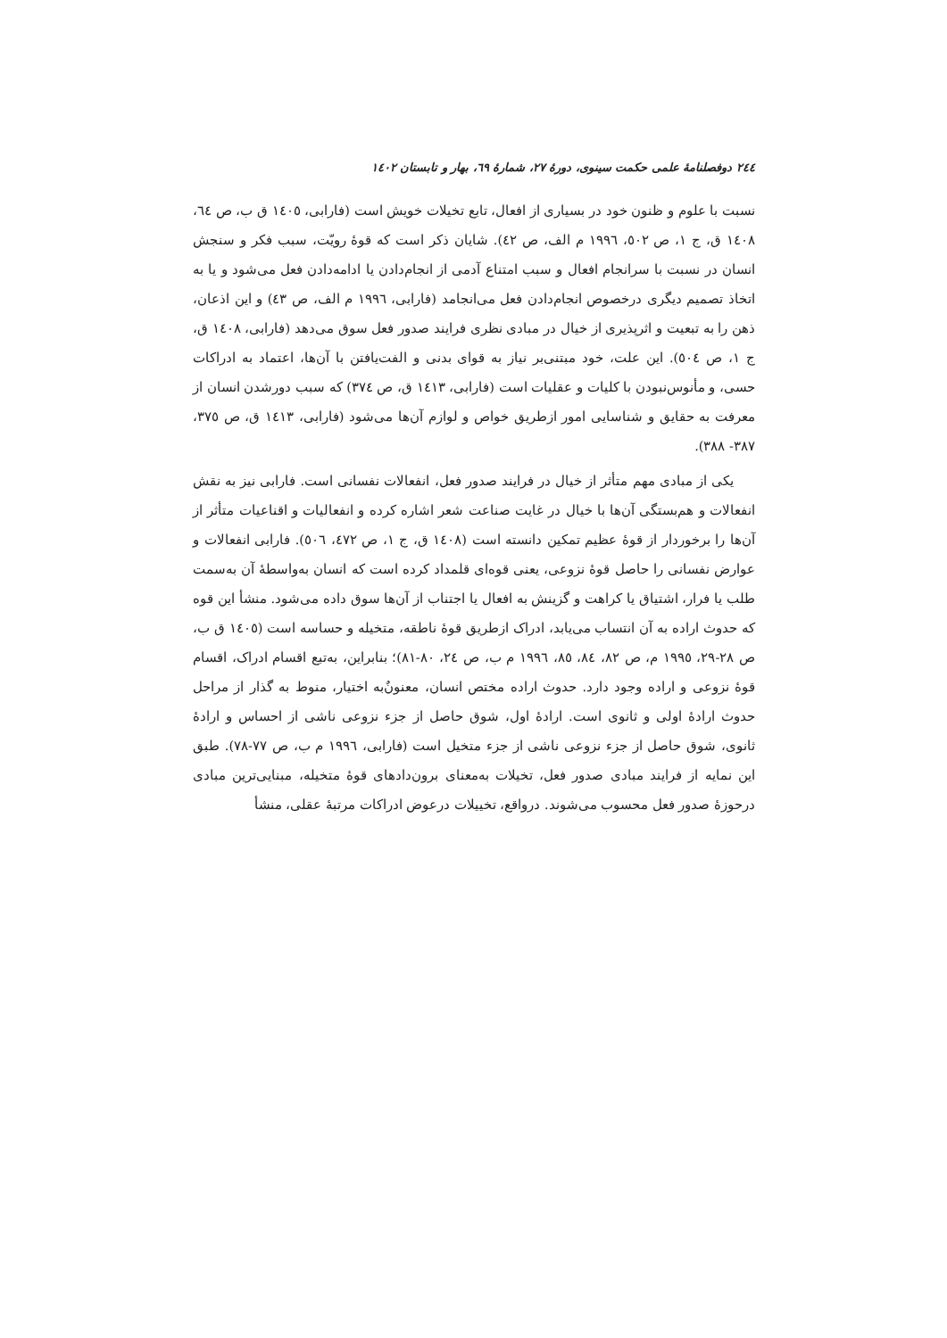٢٤٤ دوفصلنامهٔ علمی حکمت سینوی، دورهٔ ٢٧، شمارهٔ ٦٩، بهار و تابستان ١٤٠٢
نسبت با علوم و ظنون خود در بسیاری از افعال، تابع تخیلات خویش است (فارابی، ١٤٠٥ ق ب، ص ٦٤، ١٤٠٨ ق، ج ١، ص ٥٠٢، ١٩٩٦ م الف، ص ٤٢). شایان ذکر است که قوهٔ رویّت، سبب فکر و سنجش انسان در نسبت با سرانجام افعال و سبب امتناع آدمی از انجام‌دادن یا ادامه‌دادن فعل می‌شود و یا به اتخاذ تصمیم دیگری درخصوص انجام‌دادن فعل می‌انجامد (فارابی، ١٩٩٦ م الف، ص ٤٣) و این اذعان، ذهن را به تبعیت و اثرپذیری از خیال در مبادی نظری فرایند صدور فعل سوق می‌دهد (فارابی، ١٤٠٨ ق، ج ١، ص ٥٠٤). این علت، خود مبتنی‌بر نیاز به قوای بدنی و الفت‌یافتن با آن‌ها، اعتماد به ادراکات حسی، و مأنوس‌نبودن با کلیات و عقلیات است (فارابی، ١٤١٣ ق، ص ٣٧٤) که سبب دورشدن انسان از معرفت به حقایق و شناسایی امور ازطریق خواص و لوازم آن‌ها می‌شود (فارابی، ١٤١٣ ق، ص ٣٧٥، ٣٨٧- ٣٨٨).
یکی از مبادی مهم متأثر از خیال در فرایند صدور فعل، انفعالات نفسانی است. فارابی نیز به نقش انفعالات و هم‌بستگی آن‌ها با خیال در غایت صناعت شعر اشاره کرده و انفعالیات و اقناعیات متأثر از آن‌ها را برخوردار از قوهٔ عظیم تمکین دانسته است (١٤٠٨ ق، ج ١، ص ٤٧٢، ٥٠٦). فارابی انفعالات و عوارض نفسانی را حاصل قوهٔ نزوعی، یعنی قوه‌ای قلمداد کرده است که انسان به‌واسطهٔ آن به‌سمت طلب یا فرار، اشتیاق یا کراهت و گزینش به افعال یا اجتناب از آن‌ها سوق داده می‌شود. منشأ این قوه که حدوث اراده به آن انتساب می‌یابد، ادراک ازطریق قوهٔ ناطقه، متخیله و حساسه است (١٤٠٥ ق ب، ص ٢٨-٢٩، ١٩٩٥ م، ص ٨٢، ٨٤، ٨٥، ١٩٩٦ م ب، ص ٢٤، ٨٠-٨١)؛ بنابراین، به‌تبع اقسام ادراک، اقسام قوهٔ نزوعی و اراده وجود دارد. حدوث اراده مختص انسان، معنونٌ‌به اختیار، منوط به گذار از مراحل حدوث ارادهٔ اولی و ثانوی است. ارادهٔ اول، شوق حاصل از جزء نزوعی ناشی از احساس و ارادهٔ ثانوی، شوق حاصل از جزء نزوعی ناشی از جزء متخیل است (فارابی، ١٩٩٦ م ب، ص ٧٧-٧٨). طبق این نمایه از فرایند مبادی صدور فعل، تخیلات به‌معنای برون‌دادهای قوهٔ متخیله، مبنایی‌ترین مبادی درحوزهٔ صدور فعل محسوب می‌شوند. درواقع، تخییلات درعوض ادراکات مرتبهٔ عقلی، منشأ